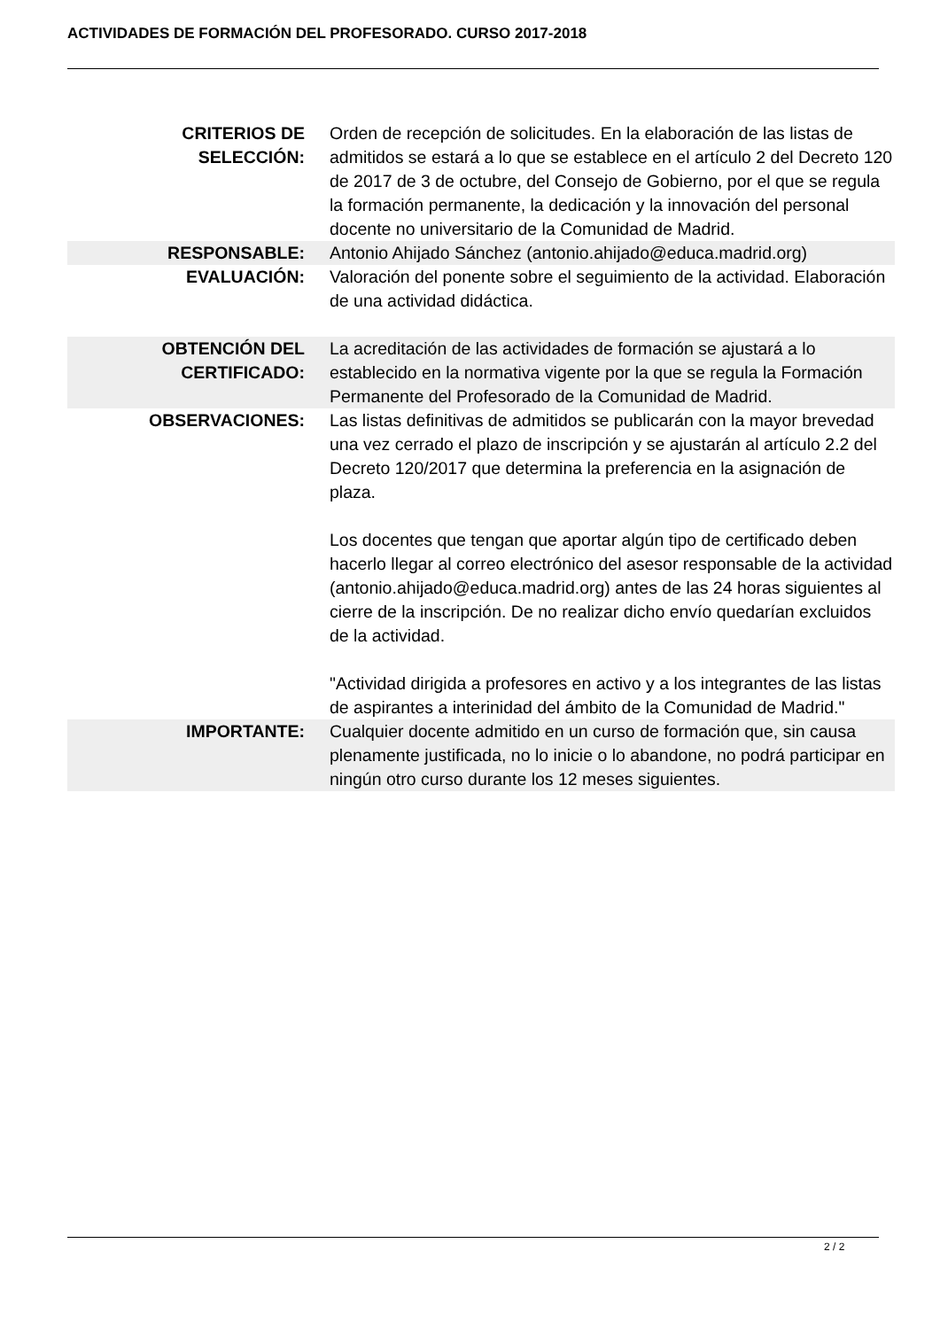ACTIVIDADES DE FORMACIÓN DEL PROFESORADO. CURSO 2017-2018
| CRITERIOS DE SELECCIÓN: | Orden de recepción de solicitudes. En la elaboración de las listas de admitidos se estará a lo que se establece en el artículo 2 del Decreto 120 de 2017 de 3 de octubre, del Consejo de Gobierno, por el que se regula la formación permanente, la dedicación y la innovación del personal docente no universitario de la Comunidad de Madrid. |
| RESPONSABLE: | Antonio Ahijado Sánchez (antonio.ahijado@educa.madrid.org) |
| EVALUACIÓN: | Valoración del ponente sobre el seguimiento de la actividad. Elaboración de una actividad didáctica. |
| OBTENCIÓN DEL CERTIFICADO: | La acreditación de las actividades de formación se ajustará a lo establecido en la normativa vigente por la que se regula la Formación Permanente del Profesorado de la Comunidad de Madrid. |
| OBSERVACIONES: | Las listas definitivas de admitidos se publicarán con la mayor brevedad una vez cerrado el plazo de inscripción y se ajustarán al artículo 2.2 del Decreto 120/2017 que determina la preferencia en la asignación de plaza. Los docentes que tengan que aportar algún tipo de certificado deben hacerlo llegar al correo electrónico del asesor responsable de la actividad (antonio.ahijado@educa.madrid.org) antes de las 24 horas siguientes al cierre de la inscripción. De no realizar dicho envío quedarían excluidos de la actividad. "Actividad dirigida a profesores en activo y a los integrantes de las listas de aspirantes a interinidad del ámbito de la Comunidad de Madrid." |
| IMPORTANTE: | Cualquier docente admitido en un curso de formación que, sin causa plenamente justificada, no lo inicie o lo abandone, no podrá participar en ningún otro curso durante los 12 meses siguientes. |
2 / 2